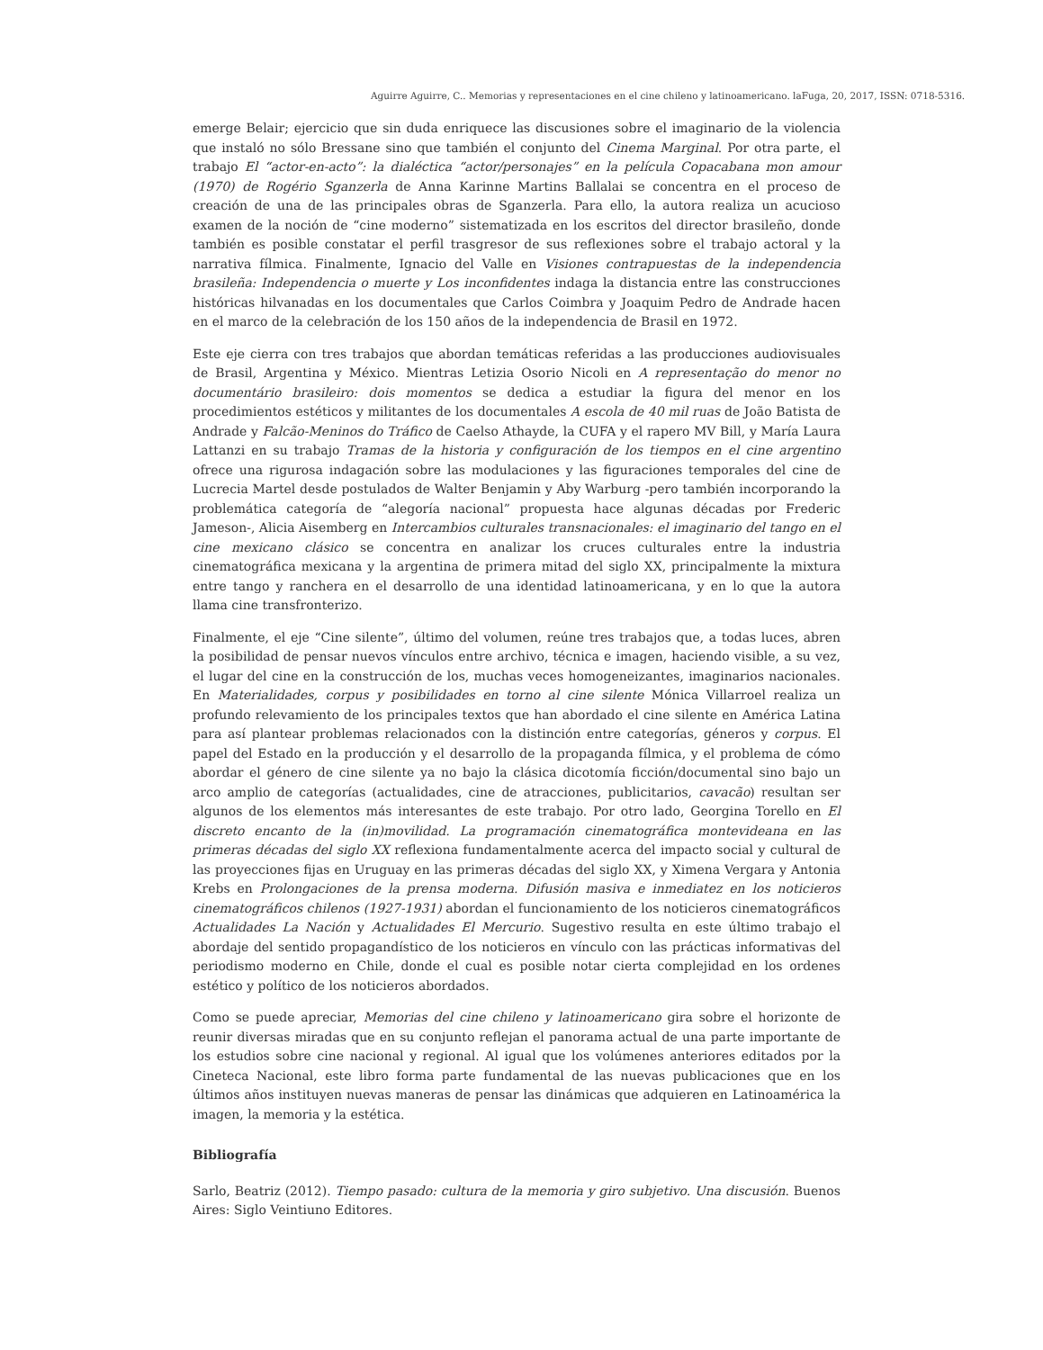Aguirre Aguirre, C.. Memorias y representaciones en el cine chileno y latinoamericano. laFuga, 20, 2017, ISSN: 0718-5316.
emerge Belair; ejercicio que sin duda enriquece las discusiones sobre el imaginario de la violencia que instaló no sólo Bressane sino que también el conjunto del Cinema Marginal. Por otra parte, el trabajo El “actor-en-acto”: la dialéctica “actor/personajes” en la película Copacabana mon amour (1970) de Rogério Sganzerla de Anna Karinne Martins Ballalai se concentra en el proceso de creación de una de las principales obras de Sganzerla. Para ello, la autora realiza un acucioso examen de la noción de “cine moderno” sistematizada en los escritos del director brasileño, donde también es posible constatar el perfil trasgresor de sus reflexiones sobre el trabajo actoral y la narrativa fílmica. Finalmente, Ignacio del Valle en Visiones contrapuestas de la independencia brasileña: Independencia o muerte y Los inconfidentes indaga la distancia entre las construcciones históricas hilvanadas en los documentales que Carlos Coimbra y Joaquim Pedro de Andrade hacen en el marco de la celebración de los 150 años de la independencia de Brasil en 1972.
Este eje cierra con tres trabajos que abordan temáticas referidas a las producciones audiovisuales de Brasil, Argentina y México. Mientras Letizia Osorio Nicoli en A representação do menor no documentário brasileiro: dois momentos se dedica a estudiar la figura del menor en los procedimientos estéticos y militantes de los documentales A escola de 40 mil ruas de João Batista de Andrade y Falcão-Meninos do Tráfico de Caelso Athayde, la CUFA y el rapero MV Bill, y María Laura Lattanzi en su trabajo Tramas de la historia y configuración de los tiempos en el cine argentino ofrece una rigurosa indagación sobre las modulaciones y las figuraciones temporales del cine de Lucrecia Martel desde postulados de Walter Benjamin y Aby Warburg -pero también incorporando la problemática categoría de “alegoría nacional” propuesta hace algunas décadas por Frederic Jameson-, Alicia Aisemberg en Intercambios culturales transnacionales: el imaginario del tango en el cine mexicano clásico se concentra en analizar los cruces culturales entre la industria cinematográfica mexicana y la argentina de primera mitad del siglo XX, principalmente la mixtura entre tango y ranchera en el desarrollo de una identidad latinoamericana, y en lo que la autora llama cine transfronterizo.
Finalmente, el eje “Cine silente”, último del volumen, reúne tres trabajos que, a todas luces, abren la posibilidad de pensar nuevos vínculos entre archivo, técnica e imagen, haciendo visible, a su vez, el lugar del cine en la construcción de los, muchas veces homogeneizantes, imaginarios nacionales. En Materialidades, corpus y posibilidades en torno al cine silente Mónica Villarroel realiza un profundo relevamiento de los principales textos que han abordado el cine silente en América Latina para así plantear problemas relacionados con la distinción entre categorías, géneros y corpus. El papel del Estado en la producción y el desarrollo de la propaganda fílmica, y el problema de cómo abordar el género de cine silente ya no bajo la clásica dicotomía ficción/documental sino bajo un arco amplio de categorías (actualidades, cine de atracciones, publicitarios, cavacão) resultan ser algunos de los elementos más interesantes de este trabajo. Por otro lado, Georgina Torello en El discreto encanto de la (in)movilidad. La programación cinematográfica montevideana en las primeras décadas del siglo XX reflexiona fundamentalmente acerca del impacto social y cultural de las proyecciones fijas en Uruguay en las primeras décadas del siglo XX, y Ximena Vergara y Antonia Krebs en Prolongaciones de la prensa moderna. Difusión masiva e inmediatez en los noticieros cinematográficos chilenos (1927-1931) abordan el funcionamiento de los noticieros cinematográficos Actualidades La Nación y Actualidades El Mercurio. Sugestivo resulta en este último trabajo el abordaje del sentido propagandístico de los noticieros en vínculo con las prácticas informativas del periodismo moderno en Chile, donde el cual es posible notar cierta complejidad en los ordenes estético y político de los noticieros abordados.
Como se puede apreciar, Memorias del cine chileno y latinoamericano gira sobre el horizonte de reunir diversas miradas que en su conjunto reflejan el panorama actual de una parte importante de los estudios sobre cine nacional y regional. Al igual que los volúmenes anteriores editados por la Cineteca Nacional, este libro forma parte fundamental de las nuevas publicaciones que en los últimos años instituyen nuevas maneras de pensar las dinámicas que adquieren en Latinoamérica la imagen, la memoria y la estética.
Bibliografía
Sarlo, Beatriz (2012). Tiempo pasado: cultura de la memoria y giro subjetivo. Una discusión. Buenos Aires: Siglo Veintiuno Editores.